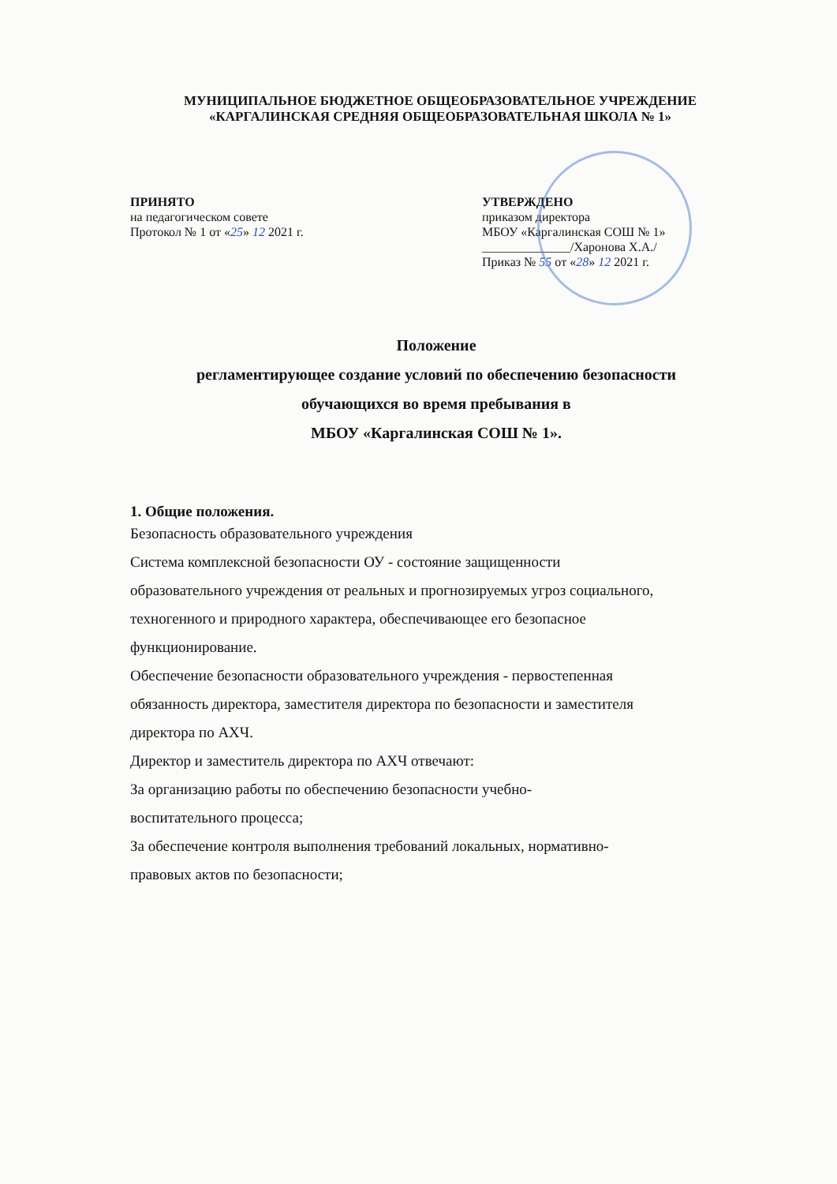МУНИЦИПАЛЬНОЕ БЮДЖЕТНОЕ ОБЩЕОБРАЗОВАТЕЛЬНОЕ УЧРЕЖДЕНИЕ
«КАРГАЛИНСКАЯ СРЕДНЯЯ ОБЩЕОБРАЗОВАТЕЛЬНАЯ ШКОЛА № 1»
ПРИНЯТО
на педагогическом совете
Протокол № 1 от «25» 12 2021 г.
УТВЕРЖДЕНО
приказом директора
МБОУ «Каргалинская СОШ № 1»
______________/Харонова Х.А./
Приказ № 55 от «28» 12 2021 г.
Положение
регламентирующее создание условий по обеспечению безопасности
обучающихся во время пребывания в
МБОУ «Каргалинская СОШ № 1».
1. Общие положения.
Безопасность образовательного учреждения
Система комплексной безопасности ОУ - состояние защищенности
образовательного учреждения от реальных и прогнозируемых угроз социального,
техногенного и природного характера, обеспечивающее его безопасное
функционирование.
Обеспечение безопасности образовательного учреждения - первостепенная
обязанность директора, заместителя директора по безопасности и заместителя
директора по АХЧ.
Директор и заместитель директора по АХЧ отвечают:
За организацию работы по обеспечению безопасности учебно-
воспитательного процесса;
За обеспечение контроля выполнения требований локальных, нормативно-
правовых актов по безопасности;